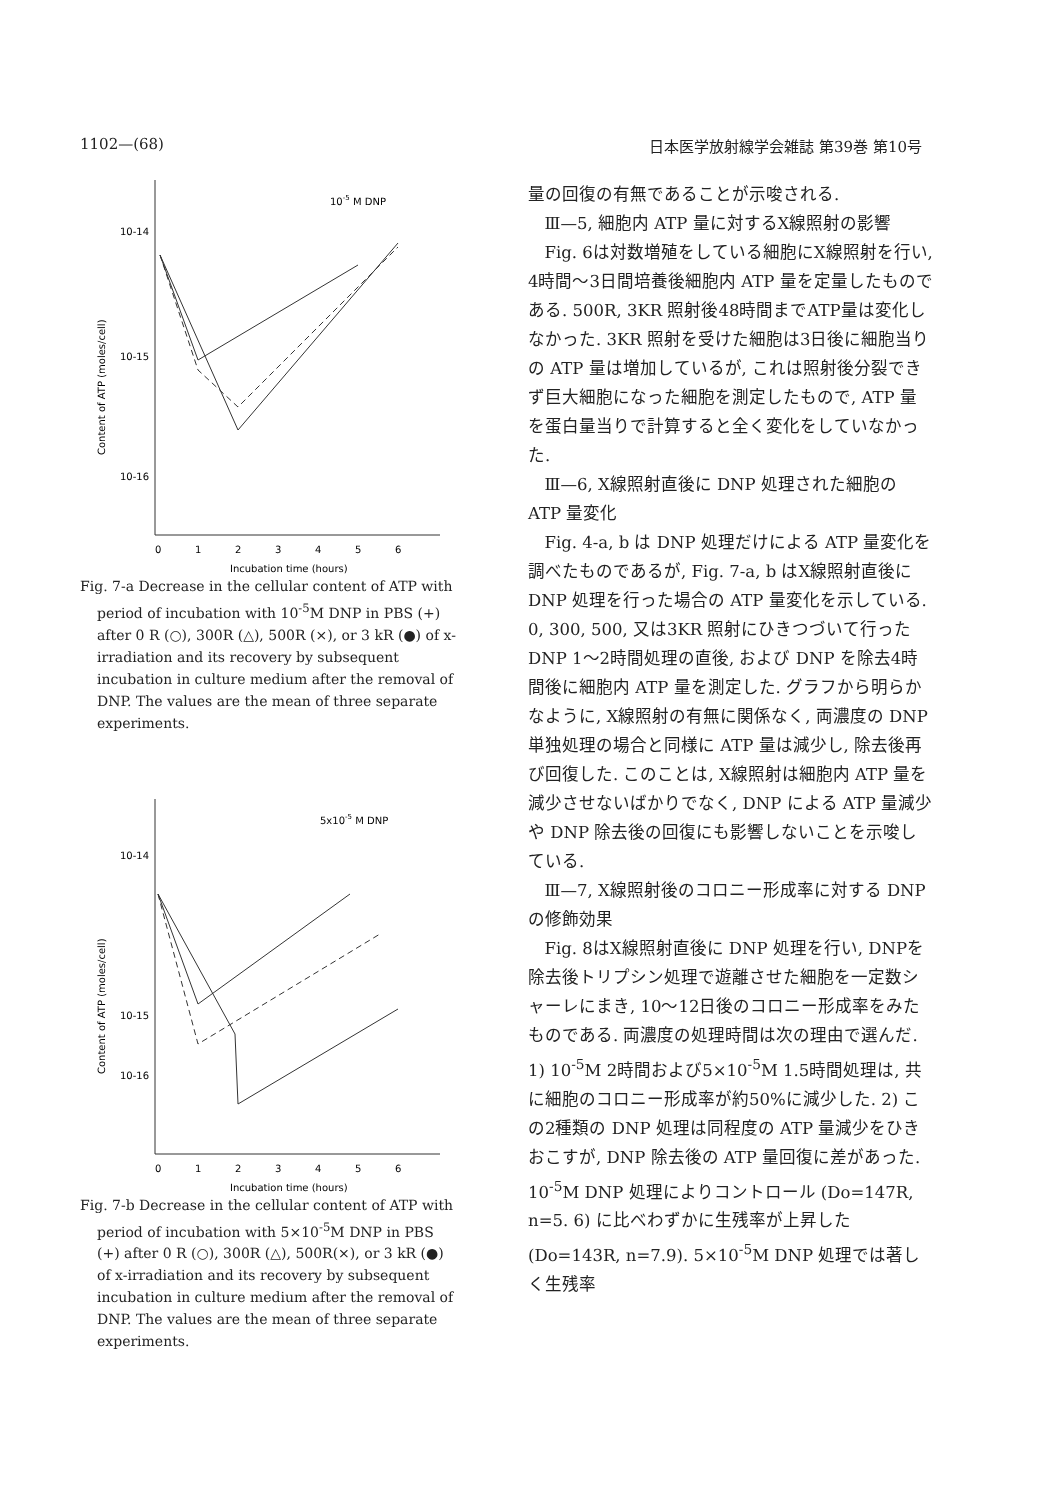1102—(68) 日本医学放射線学会雑誌 第39巻 第10号
10-5 M DNP
10-14
10-15
10-16
Content of ATP (moles/cell)
0
1
2
3
4
5
6
Incubation time (hours)
Fig. 7-a Decrease in the cellular content of ATP with period of incubation with 10<sup>-5</sup>M DNP in PBS (+) after 0 R (○), 300R (△), 500R (×), or 3 kR (●) of x-irradiation and its recovery by subsequent incubation in culture medium after the removal of DNP. The values are the mean of three separate experiments.
5x10-5 M DNP
10-14
10-15
10-16
Content of ATP (moles/cell)
0
1
2
3
4
5
6
Incubation time (hours)
Fig. 7-b Decrease in the cellular content of ATP with period of incubation with 5×10<sup>-5</sup>M DNP in PBS (+) after 0 R (○), 300R (△), 500R(×), or 3 kR (●) of x-irradiation and its recovery by subsequent incubation in culture medium after the removal of DNP. The values are the mean of three separate experiments.
量の回復の有無であることが示唆される.
Ⅲ—5, 細胞内 ATP 量に対するX線照射の影響
Fig. 6は対数増殖をしている細胞にX線照射を行い, 4時間～3日間培養後細胞内 ATP 量を定量したものである. 500R, 3KR 照射後48時間までATP量は変化しなかった. 3KR 照射を受けた細胞は3日後に細胞当りの ATP 量は増加しているが, これは照射後分裂できず巨大細胞になった細胞を測定したもので, ATP 量を蛋白量当りで計算すると全く変化をしていなかった.
Ⅲ—6, X線照射直後に DNP 処理された細胞の ATP 量変化
Fig. 4-a, b は DNP 処理だけによる ATP 量変化を調べたものであるが, Fig. 7-a, b はX線照射直後に DNP 処理を行った場合の ATP 量変化を示している. 0, 300, 500, 又は3KR 照射にひきつづいて行った DNP 1～2時間処理の直後, および DNP を除去4時間後に細胞内 ATP 量を測定した. グラフから明らかなように, X線照射の有無に関係なく, 両濃度の DNP 単独処理の場合と同様に ATP 量は減少し, 除去後再び回復した. このことは, X線照射は細胞内 ATP 量を減少させないばかりでなく, DNP による ATP 量減少や DNP 除去後の回復にも影響しないことを示唆している.
Ⅲ—7, X線照射後のコロニー形成率に対する DNP の修飾効果
Fig. 8はX線照射直後に DNP 処理を行い, DNPを除去後トリプシン処理で遊離させた細胞を一定数シャーレにまき, 10～12日後のコロニー形成率をみたものである. 両濃度の処理時間は次の理由で選んだ. 1) 10<sup>-5</sup>M 2時間および5×10<sup>-5</sup>M 1.5時間処理は, 共に細胞のコロニー形成率が約50%に減少した. 2) この2種類の DNP 処理は同程度の ATP 量減少をひきおこすが, DNP 除去後の ATP 量回復に差があった. 10<sup>-5</sup>M DNP 処理によりコントロール (Do=147R, n=5. 6) に比べわずかに生残率が上昇した (Do=143R, n=7.9). 5×10<sup>-5</sup>M DNP 処理では著しく生残率